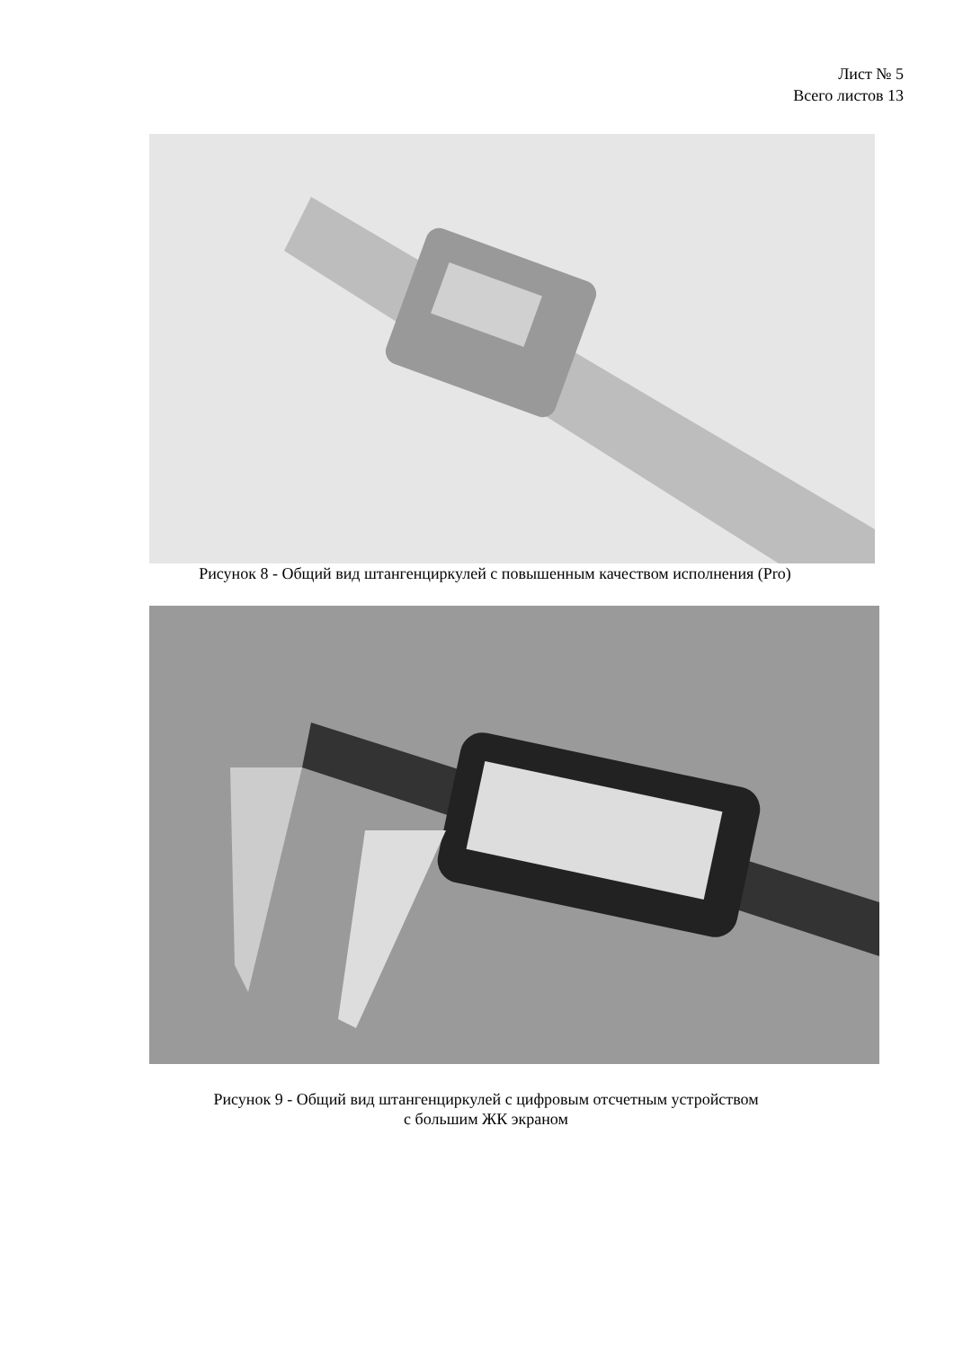Лист № 5
Всего листов 13
Рисунок 8 - Общий вид штангенциркулей с повышенным качеством исполнения (Pro)
Рисунок 9 - Общий вид штангенциркулей с цифровым отсчетным устройством
с большим ЖК экраном